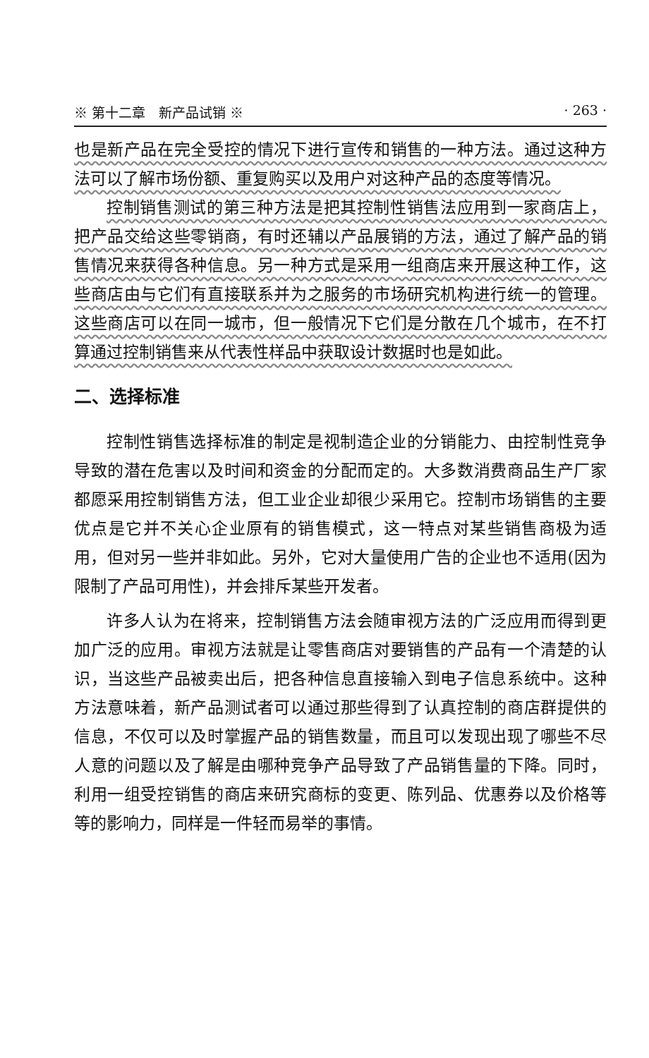※ 第十二章　新产品试销 ※ · 263 ·
也是新产品在完全受控的情况下进行宣传和销售的一种方法。通过这种方法可以了解市场份额、重复购买以及用户对这种产品的态度等情况。
控制销售测试的第三种方法是把其控制性销售法应用到一家商店上，把产品交给这些零销商，有时还辅以产品展销的方法，通过了解产品的销售情况来获得各种信息。另一种方式是采用一组商店来开展这种工作，这些商店由与它们有直接联系并为之服务的市场研究机构进行统一的管理。这些商店可以在同一城市，但一般情况下它们是分散在几个城市，在不打算通过控制销售来从代表性样品中获取设计数据时也是如此。
二、选择标准
控制性销售选择标准的制定是视制造企业的分销能力、由控制性竞争导致的潜在危害以及时间和资金的分配而定的。大多数消费商品生产厂家都愿采用控制销售方法，但工业企业却很少采用它。控制市场销售的主要优点是它并不关心企业原有的销售模式，这一特点对某些销售商极为适用，但对另一些并非如此。另外，它对大量使用广告的企业也不适用(因为限制了产品可用性)，并会排斥某些开发者。
许多人认为在将来，控制销售方法会随审视方法的广泛应用而得到更加广泛的应用。审视方法就是让零售商店对要销售的产品有一个清楚的认识，当这些产品被卖出后，把各种信息直接输入到电子信息系统中。这种方法意味着，新产品测试者可以通过那些得到了认真控制的商店群提供的信息，不仅可以及时掌握产品的销售数量，而且可以发现出现了哪些不尽人意的问题以及了解是由哪种竞争产品导致了产品销售量的下降。同时，利用一组受控销售的商店来研究商标的变更、陈列品、优惠券以及价格等等的影响力，同样是一件轻而易举的事情。